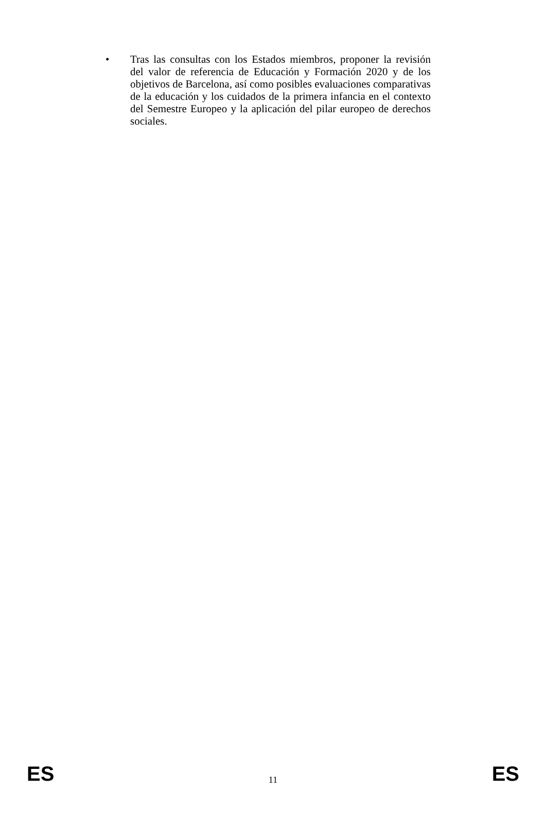• Tras las consultas con los Estados miembros, proponer la revisión del valor de referencia de Educación y Formación 2020 y de los objetivos de Barcelona, así como posibles evaluaciones comparativas de la educación y los cuidados de la primera infancia en el contexto del Semestre Europeo y la aplicación del pilar europeo de derechos sociales.
ES 11 ES